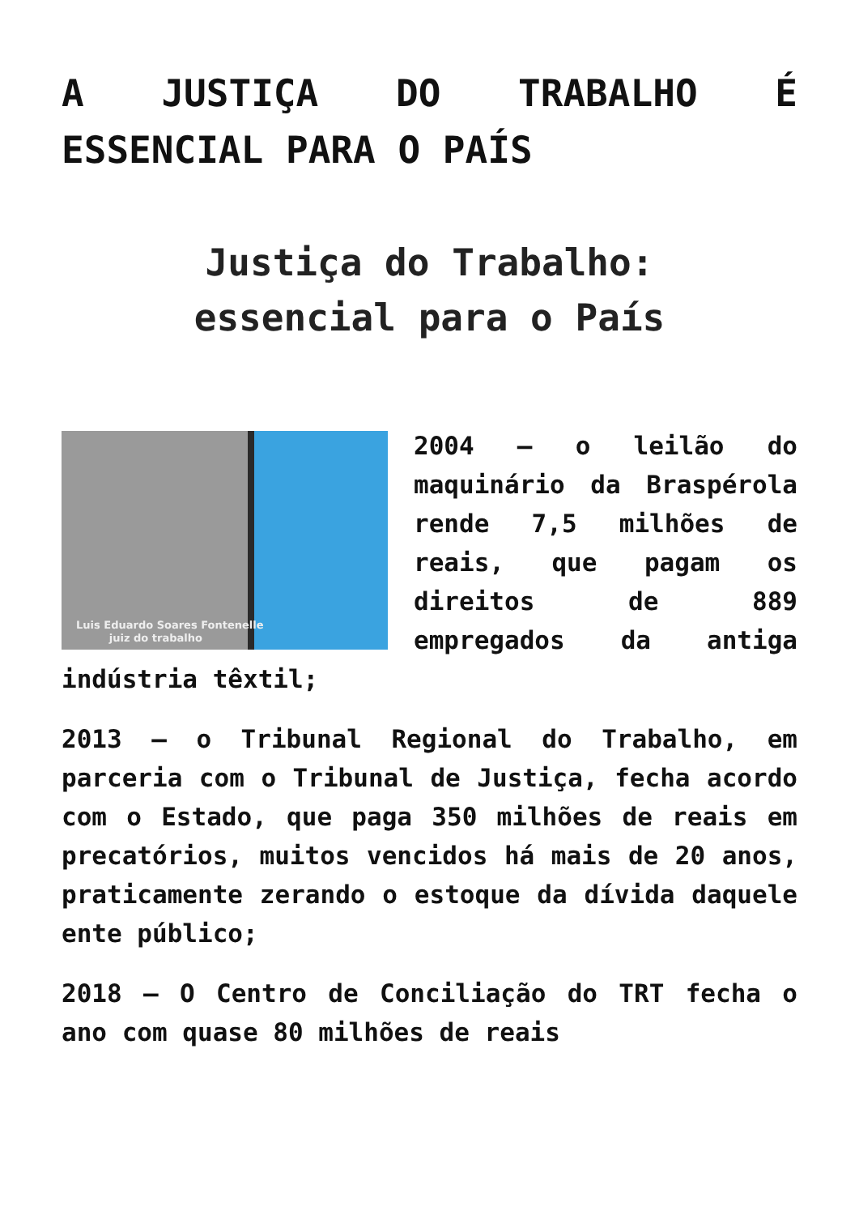A JUSTIÇA DO TRABALHO É ESSENCIAL PARA O PAÍS
Justiça do Trabalho:
essencial para o País
Luis Eduardo Soares Fontenelle
juiz do trabalho
2004 – o leilão do maquinário da Braspérola rende 7,5 milhões de reais, que pagam os direitos de 889 empregados da antiga indústria têxtil;
2013 – o Tribunal Regional do Trabalho, em parceria com o Tribunal de Justiça, fecha acordo com o Estado, que paga 350 milhões de reais em precatórios, muitos vencidos há mais de 20 anos, praticamente zerando o estoque da dívida daquele ente público;
2018 – O Centro de Conciliação do TRT fecha o ano com quase 80 milhões de reais